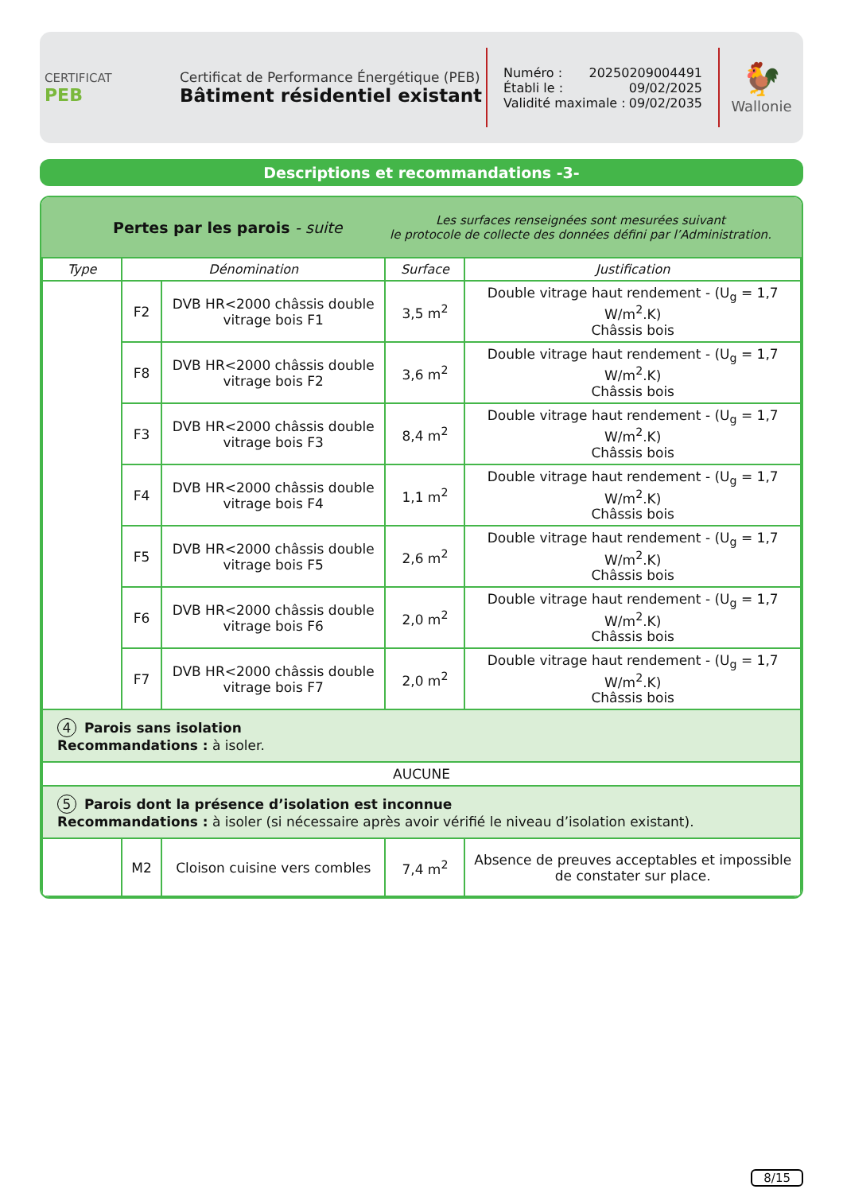CERTIFICAT
PEB
Certificat de Performance Énergétique (PEB)
Bâtiment résidentiel existant
Numéro : 20250209004491
Établi le : 09/02/2025
Validité maximale : 09/02/2035
🐓
Wallonie
Descriptions et recommandations -3-
Pertes par les parois - suite
Les surfaces renseignées sont mesurées suivant
le protocole de collecte des données défini par l’Administration.
| Type | Dénomination | | Surface | Justification |
| --- | --- | --- | --- | --- |
| | F2 | DVB HR<2000 châssis double vitrage bois F1 | 3,5 m<sup>2</sup> | Double vitrage haut rendement - (U<sub>g</sub> = 1,7 W/m<sup>2</sup>.K) Châssis bois |
| | F8 | DVB HR<2000 châssis double vitrage bois F2 | 3,6 m<sup>2</sup> | Double vitrage haut rendement - (U<sub>g</sub> = 1,7 W/m<sup>2</sup>.K) Châssis bois |
| | F3 | DVB HR<2000 châssis double vitrage bois F3 | 8,4 m<sup>2</sup> | Double vitrage haut rendement - (U<sub>g</sub> = 1,7 W/m<sup>2</sup>.K) Châssis bois |
| | F4 | DVB HR<2000 châssis double vitrage bois F4 | 1,1 m<sup>2</sup> | Double vitrage haut rendement - (U<sub>g</sub> = 1,7 W/m<sup>2</sup>.K) Châssis bois |
| | F5 | DVB HR<2000 châssis double vitrage bois F5 | 2,6 m<sup>2</sup> | Double vitrage haut rendement - (U<sub>g</sub> = 1,7 W/m<sup>2</sup>.K) Châssis bois |
| | F6 | DVB HR<2000 châssis double vitrage bois F6 | 2,0 m<sup>2</sup> | Double vitrage haut rendement - (U<sub>g</sub> = 1,7 W/m<sup>2</sup>.K) Châssis bois |
| | F7 | DVB HR<2000 châssis double vitrage bois F7 | 2,0 m<sup>2</sup> | Double vitrage haut rendement - (U<sub>g</sub> = 1,7 W/m<sup>2</sup>.K) Châssis bois |
| 4 Parois sans isolation Recommandations : à isoler. | | | | |
| AUCUNE | | | | |
| 5 Parois dont la présence d’isolation est inconnue Recommandations : à isoler (si nécessaire après avoir vérifié le niveau d’isolation existant). | | | | |
| | M2 | Cloison cuisine vers combles | 7,4 m<sup>2</sup> | Absence de preuves acceptables et impossible de constater sur place. |
8/15